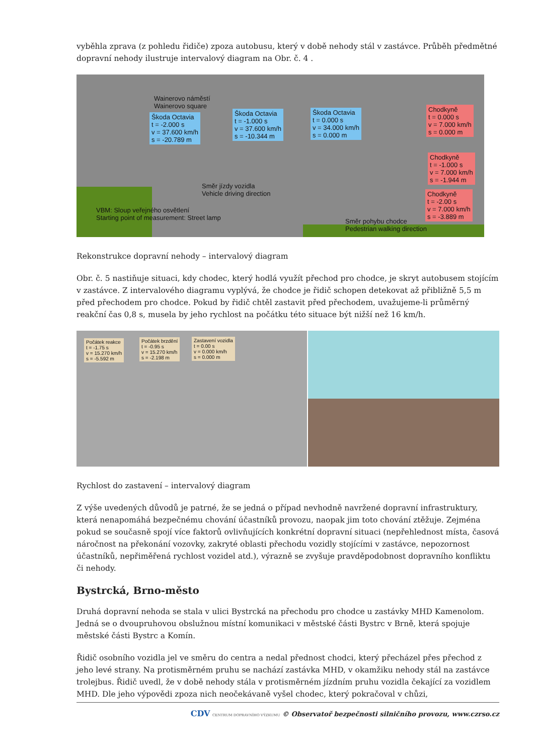vyběhla zprava (z pohledu řidiče) zpoza autobusu, který v době nehody stál v zastávce. Průběh předmětné dopravní nehody ilustruje intervalový diagram na Obr. č. 4 .
Wainerovo náměstí
Wainerovo square
Škoda Octavia
t = -2.000 s
v = 37.600 km/h
s = -20.789 m
Škoda Octavia
t = -1.000 s
v = 37.600 km/h
s = -10.344 m
Škoda Octavia
t = 0.000 s
v = 34.000 km/h
s = 0.000 m
Chodkyně
t = 0.000 s
v = 7.000 km/h
s = 0.000 m
Chodkyně
t = -1.000 s
v = 7.000 km/h
s = -1.944 m
Chodkyně
t = -2.00 s
v = 7.000 km/h
s = -3.889 m
Směr jízdy vozidla
Vehicle driving direction
VBM: Sloup veřejného osvětlení
Starting point of measurement: Street lamp
Směr pohybu chodce
Pedestrian walking direction
Rekonstrukce dopravní nehody – intervalový diagram
Obr. č. 5 nastiňuje situaci, kdy chodec, který hodlá využít přechod pro chodce, je skryt autobusem stojícím v zastávce. Z intervalového diagramu vyplývá, že chodce je řidič schopen detekovat až přibližně 5,5 m před přechodem pro chodce. Pokud by řidič chtěl zastavit před přechodem, uvažujeme-li průměrný reakční čas 0,8 s, musela by jeho rychlost na počátku této situace být nižší než 16 km/h.
Počátek reakce
t = -1.75 s
v = 15.270 km/h
s = -5.592 m
Počátek brzdění
t = -0.95 s
v = 15.270 km/h
s = -2.198 m
Zastavení vozidla
t = 0.00 s
v = 0.000 km/h
s = 0.000 m
Rychlost do zastavení – intervalový diagram
Z výše uvedených důvodů je patrné, že se jedná o případ nevhodně navržené dopravní infrastruktury, která nenapomáhá bezpečnému chování účastníků provozu, naopak jim toto chování ztěžuje. Zejména pokud se současně spojí více faktorů ovlivňujících konkrétní dopravní situaci (nepřehlednost místa, časová náročnost na překonání vozovky, zakryté oblasti přechodu vozidly stojícími v zastávce, nepozornost účastníků, nepřiměřená rychlost vozidel atd.), výrazně se zvyšuje pravděpodobnost dopravního konfliktu či nehody.
Bystrcká, Brno-město
Druhá dopravní nehoda se stala v ulici Bystrcká na přechodu pro chodce u zastávky MHD Kamenolom. Jedná se o dvoupruhovou obslužnou místní komunikaci v městské části Bystrc v Brně, která spojuje městské části Bystrc a Komín.
Řidič osobního vozidla jel ve směru do centra a nedal přednost chodci, který přecházel přes přechod z jeho levé strany. Na protisměrném pruhu se nachází zastávka MHD, v okamžiku nehody stál na zastávce trolejbus. Řidič uvedl, že v době nehody stála v protisměrném jízdním pruhu vozidla čekající za vozidlem MHD. Dle jeho výpovědi zpoza nich neočekávaně vyšel chodec, který pokračoval v chůzi,
CDV CENTRUM DOPRAVNÍHO VÝZKUMU © Observatoř bezpečnosti silničního provozu, www.czrso.cz